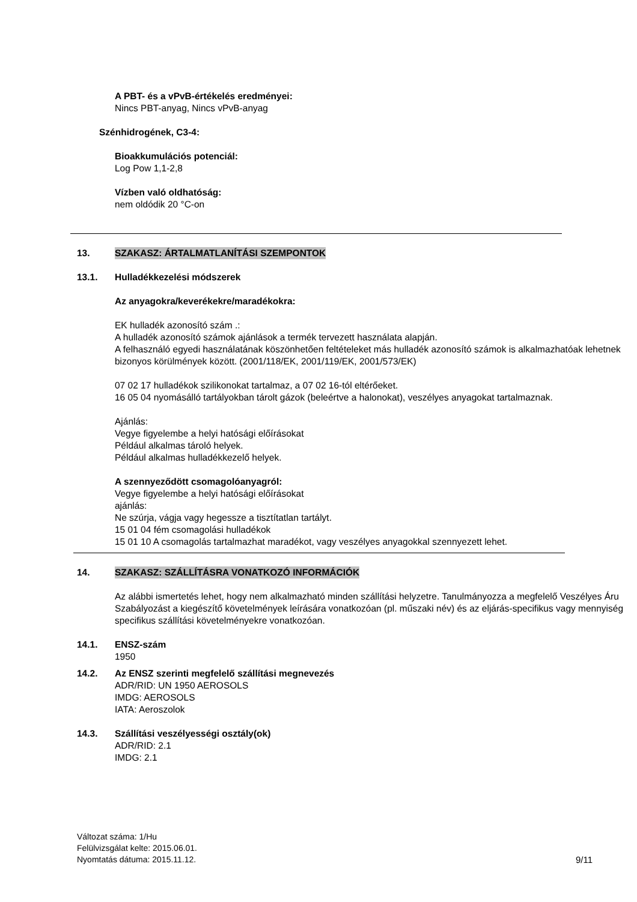A PBT- és a vPvB-értékelés eredményei:
Nincs PBT-anyag, Nincs vPvB-anyag
Szénhidrogének, C3-4:
Bioakkumulációs potenciál:
Log Pow 1,1-2,8
Vízben való oldhatóság:
nem oldódik 20 °C-on
13. SZAKASZ: ÁRTALMATLANÍTÁSI SZEMPONTOK
13.1. Hulladékkezelési módszerek
Az anyagokra/keverékekre/maradékokra:
EK hulladék azonosító szám .:
A hulladék azonosító számok ajánlások a termék tervezett használata alapján.
A felhasználó egyedi használatának köszönhetően feltételeket más hulladék azonosító számok is alkalmazhatóak lehetnek bizonyos körülmények között. (2001/118/EK, 2001/119/EK, 2001/573/EK)
07 02 17 hulladékok szilikonokat tartalmaz, a 07 02 16-tól eltérőeket.
16 05 04 nyomásálló tartályokban tárolt gázok (beleértve a halonokat), veszélyes anyagokat tartalmaznak.
Ajánlás:
Vegye figyelembe a helyi hatósági előírásokat
Például alkalmas tároló helyek.
Például alkalmas hulladékkezelő helyek.
A szennyeződött csomagolóanyagról:
Vegye figyelembe a helyi hatósági előírásokat
ajánlás:
Ne szúrja, vágja vagy hegessze a tisztítatlan tartályt.
15 01 04 fém csomagolási hulladékok
15 01 10 A csomagolás tartalmazhat maradékot, vagy veszélyes anyagokkal szennyezett lehet.
14. SZAKASZ: SZÁLLÍTÁSRA VONATKOZÓ INFORMÁCIÓK
Az alábbi ismertetés lehet, hogy nem alkalmazható minden szállítási helyzetre. Tanulmányozza a megfelelő Veszélyes Áru Szabályozást a kiegészítő követelmények leírására vonatkozóan (pl. műszaki név) és az eljárás-specifikus vagy mennyiség specifikus szállítási követelményekre vonatkozóan.
14.1. ENSZ-szám
1950
14.2. Az ENSZ szerinti megfelelő szállítási megnevezés
ADR/RID: UN 1950 AEROSOLS
IMDG: AEROSOLS
IATA: Aeroszolok
14.3. Szállítási veszélyességi osztály(ok)
ADR/RID: 2.1
IMDG: 2.1
Változat száma: 1/Hu
Felülvizsgálat kelte: 2015.06.01.
Nyomtatás dátuma: 2015.11.12.
9/11